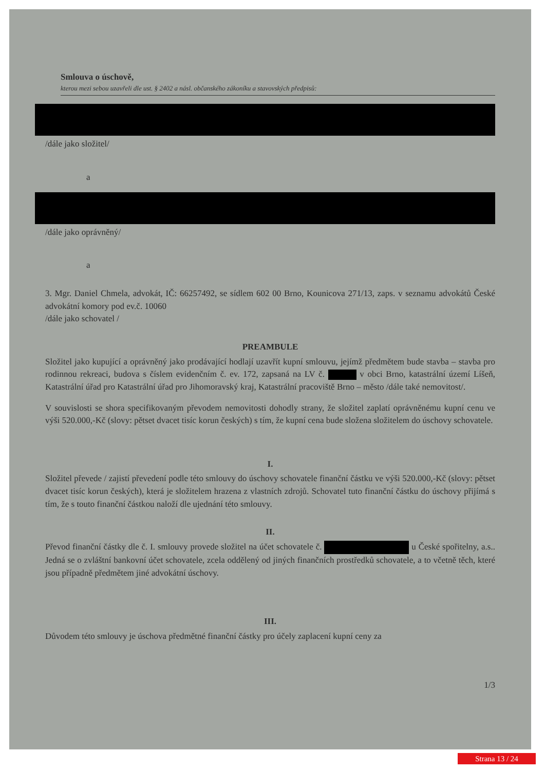Smlouva o úschově,
kterou mezi sebou uzavřeli dle ust. § 2402 a násl. občanského zákoníku a stavovských předpisů:
/dále jako složitel/
a
/dále jako oprávněný/
a
3. Mgr. Daniel Chmela, advokát, IČ: 66257492, se sídlem 602 00 Brno, Kounicova 271/13, zaps. v seznamu advokátů České advokátní komory pod ev.č. 10060
/dále jako schovatel /
PREAMBULE
Složitel jako kupující a oprávněný jako prodávající hodlají uzavřít kupní smlouvu, jejímž předmětem bude stavba – stavba pro rodinnou rekreaci, budova s číslem evidenčním č. ev. 172, zapsaná na LV č. v obci Brno, katastrální území Líšeň, Katastrální úřad pro Katastrální úřad pro Jihomoravský kraj, Katastrální pracoviště Brno – město /dále také nemovitost/.
V souvislosti se shora specifikovaným převodem nemovitosti dohodly strany, že složitel zaplatí oprávněnému kupní cenu ve výši 520.000,-Kč (slovy: pětset dvacet tisíc korun českých) s tím, že kupní cena bude složena složitelem do úschovy schovatele.
I.
Složitel převede / zajistí převedení podle této smlouvy do úschovy schovatele finanční částku ve výši 520.000,-Kč (slovy: pětset dvacet tisíc korun českých), která je složitelem hrazena z vlastních zdrojů. Schovatel tuto finanční částku do úschovy přijímá s tím, že s touto finanční částkou naloží dle ujednání této smlouvy.
II.
Převod finanční částky dle č. I. smlouvy provede složitel na účet schovatele č. u České spořitelny, a.s.. Jedná se o zvláštní bankovní účet schovatele, zcela oddělený od jiných finančních prostředků schovatele, a to včetně těch, které jsou případně předmětem jiné advokátní úschovy.
III.
Důvodem této smlouvy je úschova předmětné finanční částky pro účely zaplacení kupní ceny za
1/3
Strana 13 / 24